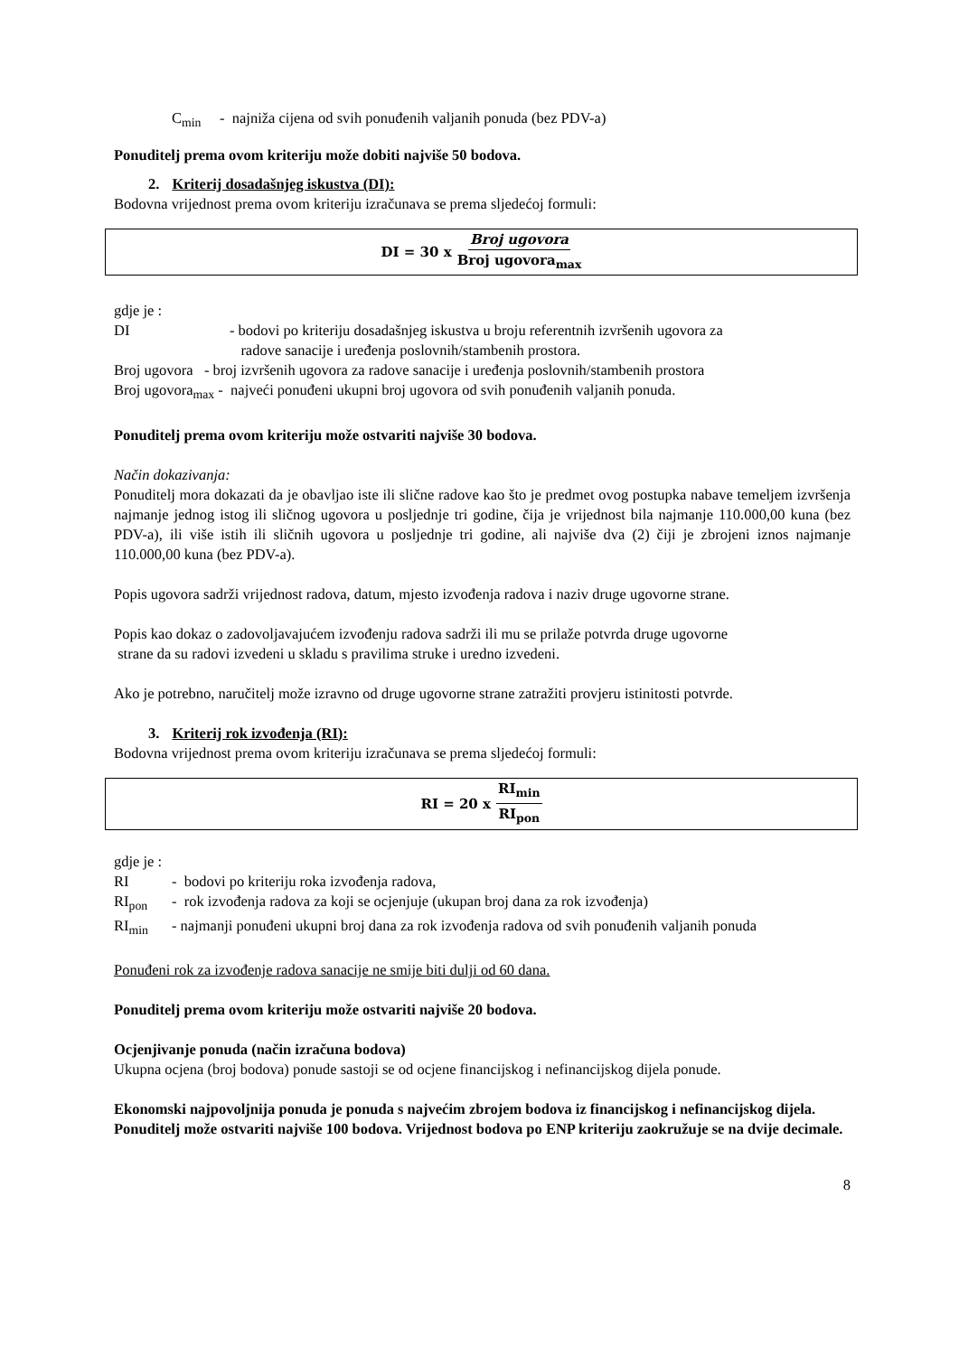C<sub>min</sub> - najniža cijena od svih ponuđenih valjanih ponuda (bez PDV-a)
Ponuditelj prema ovom kriteriju može dobiti najviše 50 bodova.
2. Kriterij dosadašnjeg iskustva (DI):
Bodovna vrijednost prema ovom kriteriju izračunava se prema sljedećoj formuli:
DI = 30 x Broj ugovora Broj ugovora<sub>max</sub>
gdje je :
DI - bodovi po kriteriju dosadašnjeg iskustva u broju referentnih izvršenih ugovora za
radove sanacije i uređenja poslovnih/stambenih prostora.
Broj ugovora - broj izvršenih ugovora za radove sanacije i uređenja poslovnih/stambenih prostora
Broj ugovora<sub>max</sub> - najveći ponuđeni ukupni broj ugovora od svih ponuđenih valjanih ponuda.
Ponuditelj prema ovom kriteriju može ostvariti najviše 30 bodova.
Način dokazivanja:
Ponuditelj mora dokazati da je obavljao iste ili slične radove kao što je predmet ovog postupka nabave temeljem izvršenja najmanje jednog istog ili sličnog ugovora u posljednje tri godine, čija je vrijednost bila najmanje 110.000,00 kuna (bez PDV-a), ili više istih ili sličnih ugovora u posljednje tri godine, ali najviše dva (2) čiji je zbrojeni iznos najmanje 110.000,00 kuna (bez PDV-a).
Popis ugovora sadrži vrijednost radova, datum, mjesto izvođenja radova i naziv druge ugovorne strane.
Popis kao dokaz o zadovoljavajućem izvođenju radova sadrži ili mu se prilaže potvrda druge ugovorne
strane da su radovi izvedeni u skladu s pravilima struke i uredno izvedeni.
Ako je potrebno, naručitelj može izravno od druge ugovorne strane zatražiti provjeru istinitosti potvrde.
3. Kriterij rok izvođenja (RI):
Bodovna vrijednost prema ovom kriteriju izračunava se prema sljedećoj formuli:
RI = 20 x RI<sub>min</sub> RI<sub>pon</sub>
gdje je :
RI - bodovi po kriteriju roka izvođenja radova,
RI<sub>pon</sub> - rok izvođenja radova za koji se ocjenjuje (ukupan broj dana za rok izvođenja)
RI<sub>min</sub> - najmanji ponuđeni ukupni broj dana za rok izvođenja radova od svih ponuđenih valjanih ponuda
Ponuđeni rok za izvođenje radova sanacije ne smije biti dulji od 60 dana.
Ponuditelj prema ovom kriteriju može ostvariti najviše 20 bodova.
Ocjenjivanje ponuda (način izračuna bodova)
Ukupna ocjena (broj bodova) ponude sastoji se od ocjene financijskog i nefinancijskog dijela ponude.
Ekonomski najpovoljnija ponuda je ponuda s najvećim zbrojem bodova iz financijskog i nefinancijskog dijela. Ponuditelj može ostvariti najviše 100 bodova. Vrijednost bodova po ENP kriteriju zaokružuje se na dvije decimale.
8